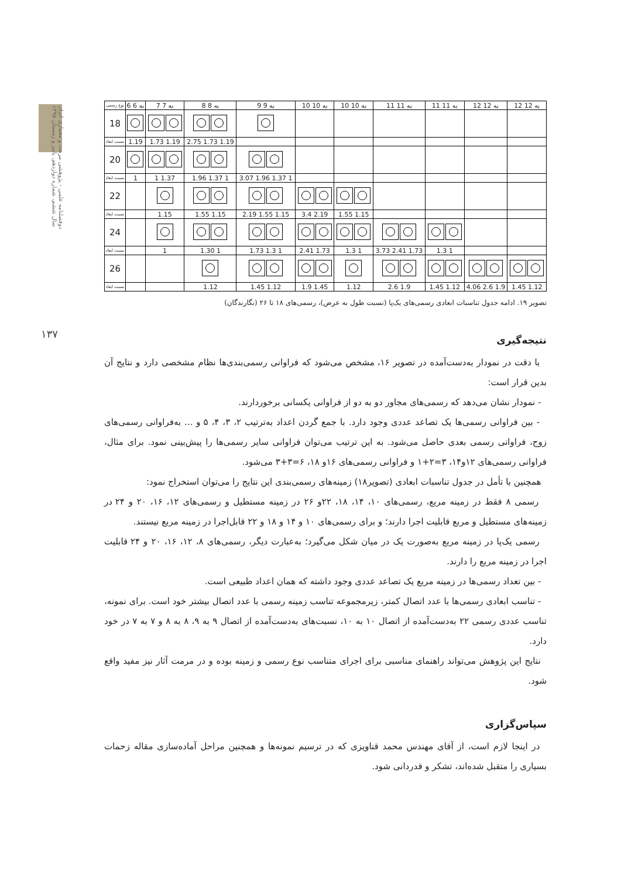دوفصلنامه علمی - پژوهشی مرمت و معماری ایران
سال ششم، شماره دوازدهم، پاییز و زمستان ۱۳۹۵
۱۳۷
| نوع رسمی | 6 به 6 | 7 به 7 | 8 به 8 | 9 به 9 | 10 به 10 | 10 به 10 | 11 به 11 | 11 به 11 | 12 به 12 | 12 به 12 |
| 18 | | | | | | | | | | |
| نسبت ابعاد | 1.19 | 1.73 1.19 | 2.75 1.73 1.19 | | | | | | | |
| 20 | | | | | | | | | | |
| نسبت ابعاد | 1 | 1 1.37 | 1.96 1.37 1 | 3.07 1.96 1.37 1 | | | | | | |
| 22 | | | | | | | | | | |
| نسبت ابعاد | | 1.15 | 1.55 1.15 | 2.19 1.55 1.15 | 3.4 2.19 | 1.55 1.15 | | | | |
| 24 | | | | | | | | | | |
| نسبت ابعاد | | 1 | 1.30 1 | 1.73 1.3 1 | 2.41 1.73 | 1.3 1 | 3.73 2.41 1.73 | 1.3 1 | | |
| 26 | | | | | | | | | | |
| نسبت ابعاد | | | 1.12 | 1.45 1.12 | 1.9 1.45 | 1.12 | 2.6 1.9 | 1.45 1.12 | 4.06 2.6 1.9 | 1.45 1.12 |
تصویر ۱۹. ادامه جدول تناسبات ابعادی رسمی‌های یک‌پا (نسبت طول به عرض)، رسمی‌های ۱۸ تا ۲۶ (نگارندگان)
نتیجه‌گیری
با دقت در نمودار به‌دست‌آمده در تصویر ۱۶، مشخص می‌شود که فراوانی رسمی‌بندی‌ها نظام مشخصی دارد و نتایج آن بدین قرار است:
- نمودار نشان می‌دهد که رسمی‌های مجاور دو به دو از فراوانی یکسانی برخوردارند.
- بین فراوانی رسمی‌ها یک تصاعد عددی وجود دارد. با جمع گردن اعداد به‌ترتیب ۲، ۳، ۴، ۵ و ... به‌فراوانی رسمی‌های زوج، فراوانی رسمی بعدی حاصل می‌شود. به این ترتیب می‌توان فراوانی سایر رسمی‌ها را پیش‌بینی نمود. برای مثال، فراوانی رسمی‌های ۱۲و۱۴، ۳=۲+۱ و فراوانی رسمی‌های ۱۶و ۱۸، ۶=۳+۳ می‌شود.
همچنین با تأمل در جدول تناسبات ابعادی (تصویر۱۸) زمینه‌های رسمی‌بندی این نتایج را می‌توان استخراج نمود:
رسمی ۸ فقط در زمینه مربع، رسمی‌های ۱۰، ۱۴، ۱۸، ۲۲و ۲۶ در زمینه مستطیل و رسمی‌های ۱۲، ۱۶، ۲۰ و ۲۴ در زمینه‌های مستطیل و مربع قابلیت اجرا دارند؛ و برای رسمی‌های ۱۰ و ۱۴ و ۱۸ و ۲۲ قابل‌اجرا در زمینه مربع نیستند.
رسمی یک‌پا در زمینه مربع به‌صورت یک در میان شکل می‌گیرد؛ به‌عبارت دیگر، رسمی‌های ۸، ۱۲، ۱۶، ۲۰ و ۲۴ قابلیت اجرا در زمینه مربع را دارند.
- بین تعداد رسمی‌ها در زمینه مربع یک تصاعد عددی وجود داشته که همان اعداد طبیعی است.
- تناسب ابعادی رسمی‌ها با عدد اتصال کمتر، زیرمجموعه تناسب زمینه رسمی با عدد اتصال بیشتر خود است. برای نمونه، تناسب عددی رسمی ۲۲ به‌دست‌آمده از اتصال ۱۰ به ۱۰، نسبت‌های به‌دست‌آمده از اتصال ۹ به ۹، ۸ به ۸ و ۷ به ۷ در خود دارد.
نتایج این پژوهش می‌تواند راهنمای مناسبی برای اجرای متناسب نوع رسمی و زمینه بوده و در مرمت آثار نیز مفید واقع شود.
سپاس‌گزاری
در اینجا لازم است، از آقای مهندس محمد قناویزی که در ترسیم نمونه‌ها و همچنین مراحل آماده‌سازی مقاله زحمات بسیاری را متقبل شده‌اند، تشکر و قدردانی شود.